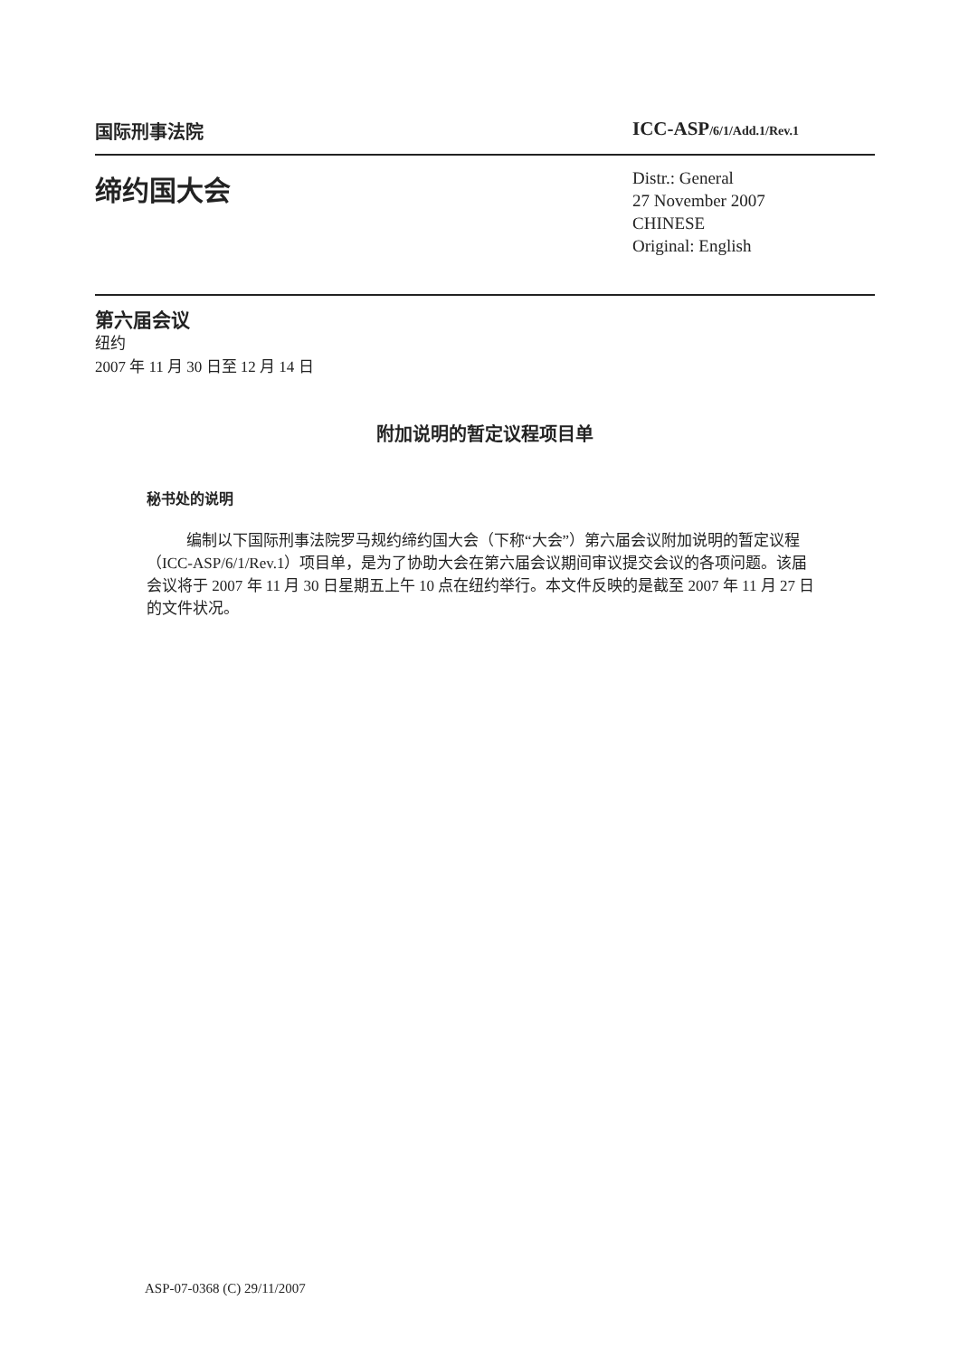国际刑事法院 ICC-ASP/6/1/Add.1/Rev.1
缔约国大会
Distr.: General
27 November 2007
CHINESE
Original: English
第六届会议
纽约
2007 年 11 月 30 日至 12 月 14 日
附加说明的暂定议程项目单
秘书处的说明
编制以下国际刑事法院罗马规约缔约国大会（下称“大会”）第六届会议附加说明的暂定议程（ICC-ASP/6/1/Rev.1）项目单，是为了协助大会在第六届会议期间审议提交会议的各项问题。该届会议将于 2007 年 11 月 30 日星期五上午 10 点在纽约举行。本文件反映的是截至 2007 年 11 月 27 日的文件状况。
ASP-07-0368 (C) 29/11/2007